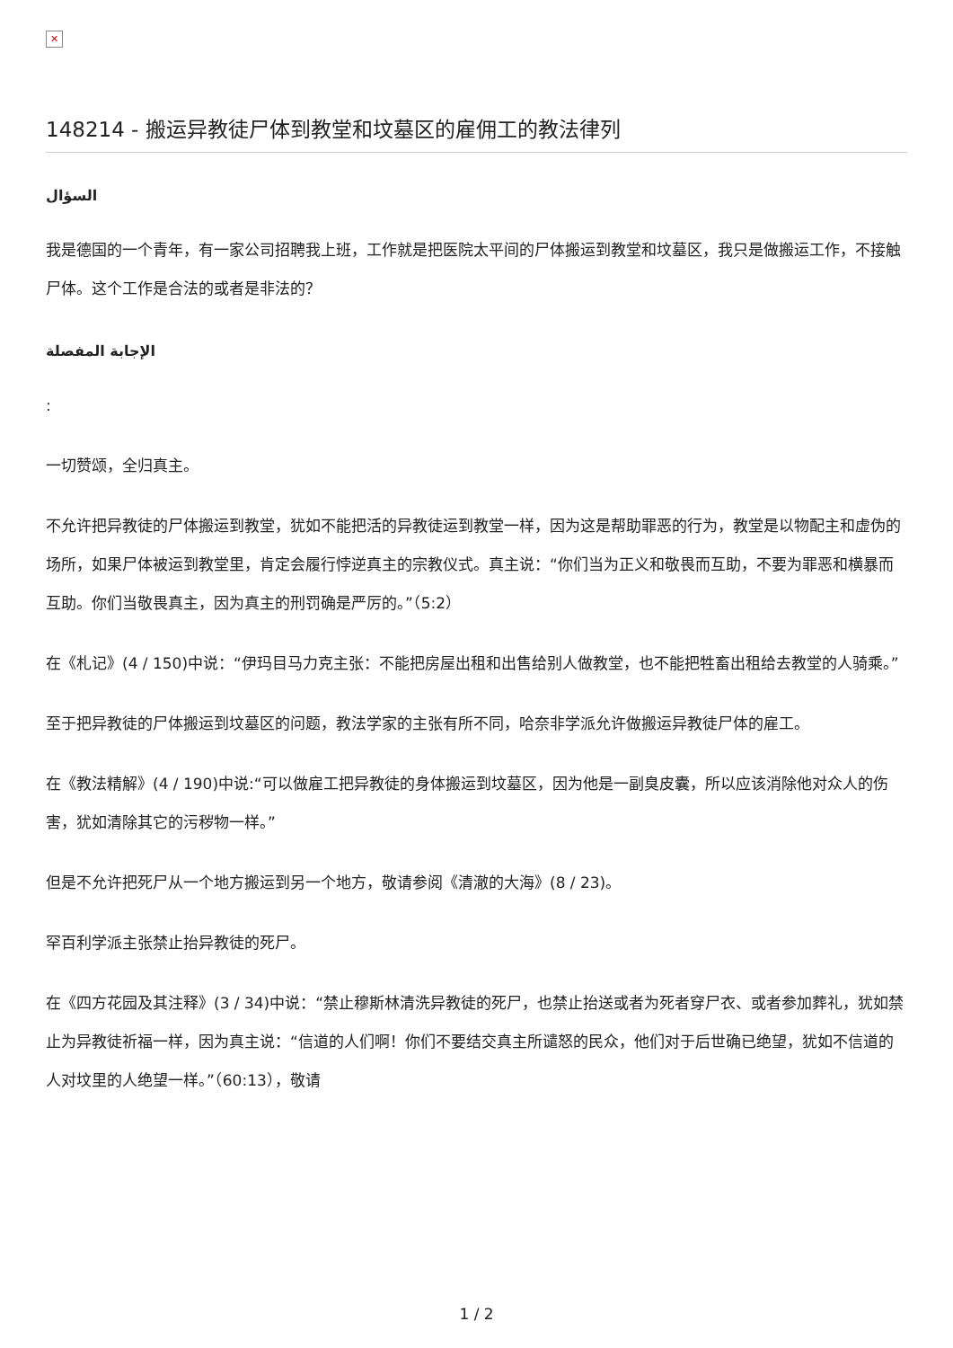✕
148214 - 搬运异教徒尸体到教堂和坟墓区的雇佣工的教法律列
السؤال
我是德国的一个青年，有一家公司招聘我上班，工作就是把医院太平间的尸体搬运到教堂和坟墓区，我只是做搬运工作，不接触尸体。这个工作是合法的或者是非法的？
الإجابة المفصلة
:
一切赞颂，全归真主。
不允许把异教徒的尸体搬运到教堂，犹如不能把活的异教徒运到教堂一样，因为这是帮助罪恶的行为，教堂是以物配主和虚伪的场所，如果尸体被运到教堂里，肯定会履行悖逆真主的宗教仪式。真主说：“你们当为正义和敬畏而互助，不要为罪恶和横暴而互助。你们当敬畏真主，因为真主的刑罚确是严厉的。”（5:2）
在《札记》(4 / 150)中说：“伊玛目马力克主张：不能把房屋出租和出售给别人做教堂，也不能把牲畜出租给去教堂的人骑乘。”
至于把异教徒的尸体搬运到坟墓区的问题，教法学家的主张有所不同，哈奈非学派允许做搬运异教徒尸体的雇工。
在《教法精解》(4 / 190)中说:“可以做雇工把异教徒的身体搬运到坟墓区，因为他是一副臭皮囊，所以应该消除他对众人的伤害，犹如清除其它的污秽物一样。”
但是不允许把死尸从一个地方搬运到另一个地方，敬请参阅《清澈的大海》(8 / 23)。
罕百利学派主张禁止抬异教徒的死尸。
在《四方花园及其注释》(3 / 34)中说：“禁止穆斯林清洗异教徒的死尸，也禁止抬送或者为死者穿尸衣、或者参加葬礼，犹如禁止为异教徒祈福一样，因为真主说：“信道的人们啊！你们不要结交真主所谴怒的民众，他们对于后世确已绝望，犹如不信道的人对坟里的人绝望一样。”（60:13），敬请
1 / 2